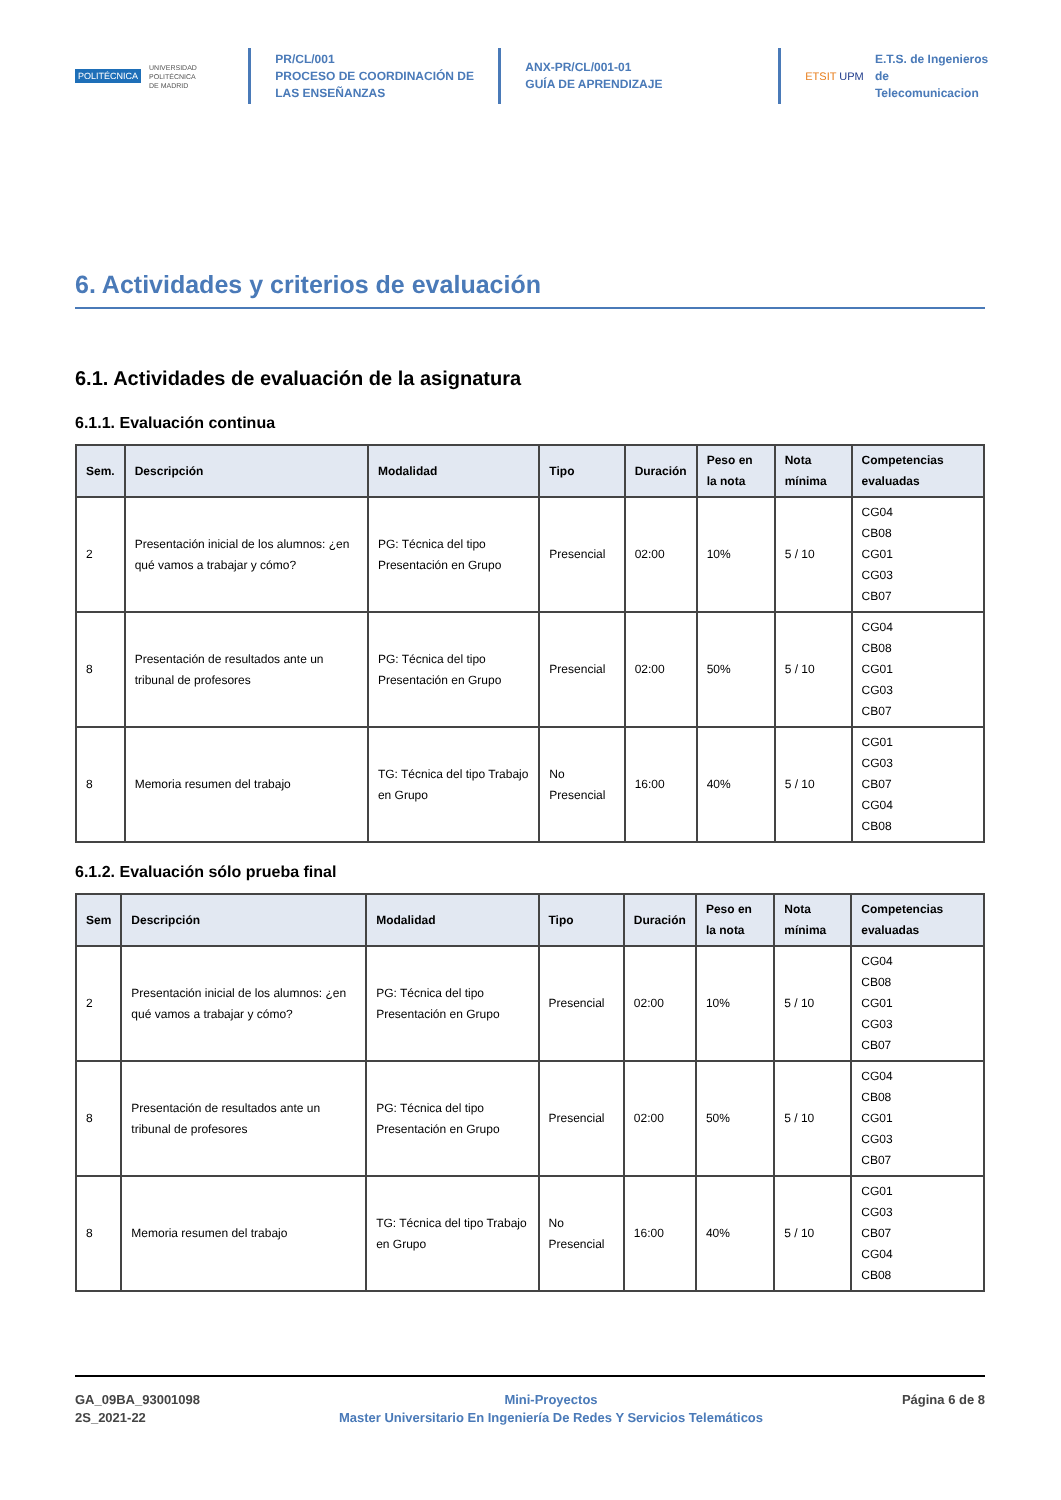POLITÉCNICA
UNIVERSIDAD
POLITÉCNICA
DE MADRID
PR/CL/001
PROCESO DE COORDINACIÓN DE LAS ENSEÑANZAS
ANX-PR/CL/001-01
GUÍA DE APRENDIZAJE
ETSIT UPM
E.T.S. de Ingenieros de
Telecomunicacion
6. Actividades y criterios de evaluación
6.1. Actividades de evaluación de la asignatura
6.1.1. Evaluación continua
| Sem. | Descripción | Modalidad | Tipo | Duración | Peso en la nota | Nota mínima | Competencias evaluadas |
| --- | --- | --- | --- | --- | --- | --- | --- |
| 2 | Presentación inicial de los alumnos: ¿en qué vamos a trabajar y cómo? | PG: Técnica del tipo Presentación en Grupo | Presencial | 02:00 | 10% | 5 / 10 | CG04 CB08 CG01 CG03 CB07 |
| 8 | Presentación de resultados ante un tribunal de profesores | PG: Técnica del tipo Presentación en Grupo | Presencial | 02:00 | 50% | 5 / 10 | CG04 CB08 CG01 CG03 CB07 |
| 8 | Memoria resumen del trabajo | TG: Técnica del tipo Trabajo en Grupo | No Presencial | 16:00 | 40% | 5 / 10 | CG01 CG03 CB07 CG04 CB08 |
6.1.2. Evaluación sólo prueba final
| Sem | Descripción | Modalidad | Tipo | Duración | Peso en la nota | Nota mínima | Competencias evaluadas |
| --- | --- | --- | --- | --- | --- | --- | --- |
| 2 | Presentación inicial de los alumnos: ¿en qué vamos a trabajar y cómo? | PG: Técnica del tipo Presentación en Grupo | Presencial | 02:00 | 10% | 5 / 10 | CG04 CB08 CG01 CG03 CB07 |
| 8 | Presentación de resultados ante un tribunal de profesores | PG: Técnica del tipo Presentación en Grupo | Presencial | 02:00 | 50% | 5 / 10 | CG04 CB08 CG01 CG03 CB07 |
| 8 | Memoria resumen del trabajo | TG: Técnica del tipo Trabajo en Grupo | No Presencial | 16:00 | 40% | 5 / 10 | CG01 CG03 CB07 CG04 CB08 |
GA_09BA_93001098
2S_2021-22
Mini-Proyectos
Master Universitario En Ingeniería De Redes Y Servicios Telemáticos
Página 6 de 8